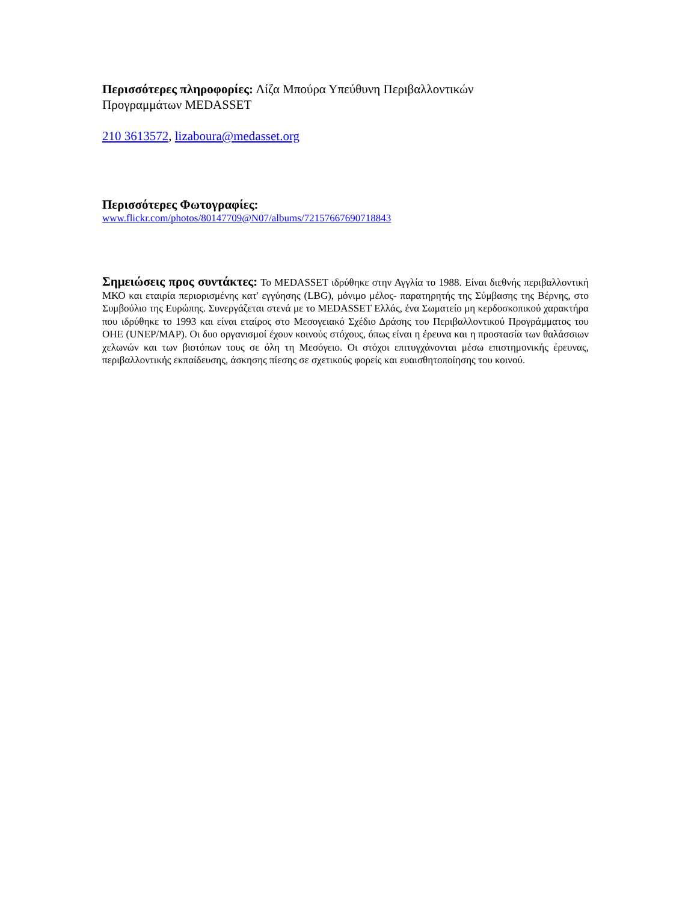Περισσότερες πληροφορίες: Λίζα Μπούρα Υπεύθυνη Περιβαλλοντικών
Προγραμμάτων MEDASSET
210 3613572, lizaboura@medasset.org
Περισσότερες Φωτογραφίες:
www.flickr.com/photos/80147709@N07/albums/72157667690718843
Σημειώσεις προς συντάκτες: Το MEDASSET ιδρύθηκε στην Αγγλία το 1988. Είναι διεθνής περιβαλλοντική ΜΚΟ και εταιρία περιορισμένης κατ' εγγύησης (LBG), μόνιμο μέλος- παρατηρητής της Σύμβασης της Βέρνης, στο Συμβούλιο της Ευρώπης. Συνεργάζεται στενά με το MEDASSET Ελλάς, ένα Σωματείο μη κερδοσκοπικού χαρακτήρα που ιδρύθηκε το 1993 και είναι εταίρος στο Μεσογειακό Σχέδιο Δράσης του Περιβαλλοντικού Προγράμματος του ΟΗΕ (UNEP/MAP). Οι δυο οργανισμοί έχουν κοινούς στόχους, όπως είναι η έρευνα και η προστασία των θαλάσσιων χελωνών και των βιοτόπων τους σε όλη τη Μεσόγειο. Οι στόχοι επιτυγχάνονται μέσω επιστημονικής έρευνας, περιβαλλοντικής εκπαίδευσης, άσκησης πίεσης σε σχετικούς φορείς και ευαισθητοποίησης του κοινού.